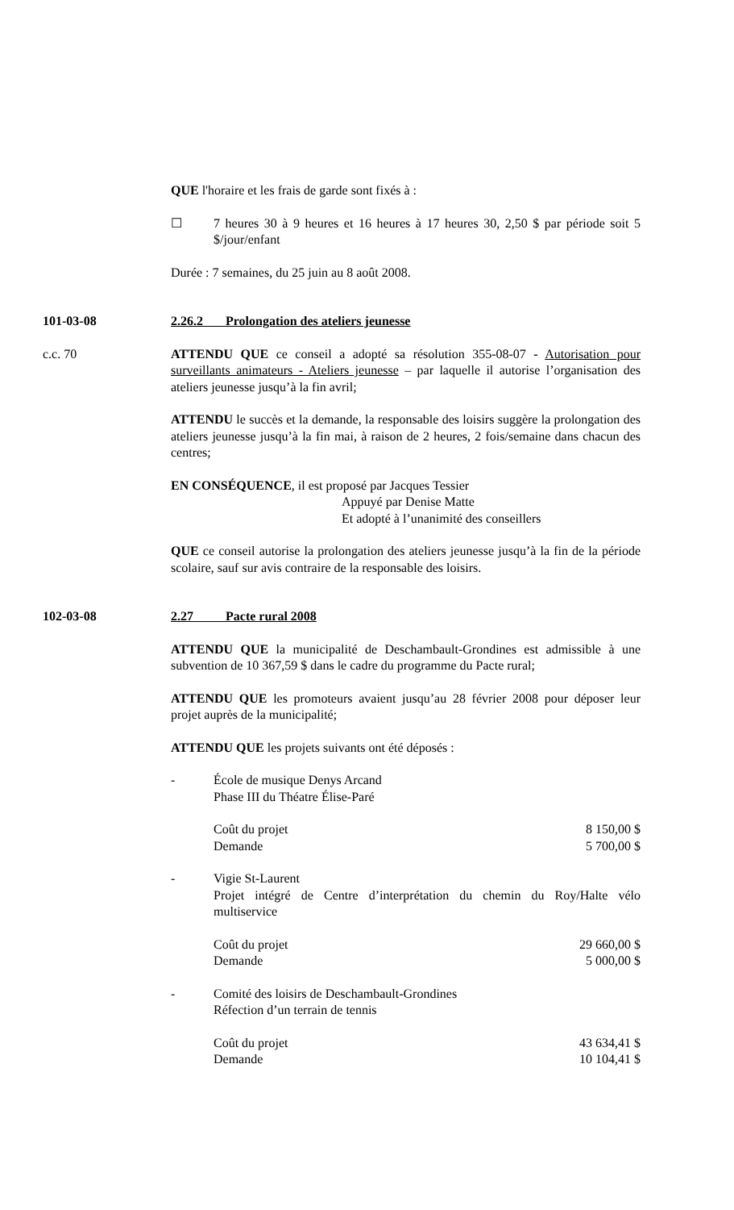QUE l'horaire et les frais de garde sont fixés à :
☐ 7 heures 30 à 9 heures et 16 heures à 17 heures 30, 2,50 $ par période soit 5 $/jour/enfant
Durée : 7 semaines, du 25 juin au 8 août 2008.
101-03-08 2.26.2 Prolongation des ateliers jeunesse
c.c. 70 ATTENDU QUE ce conseil a adopté sa résolution 355-08-07 - Autorisation pour surveillants animateurs - Ateliers jeunesse – par laquelle il autorise l’organisation des ateliers jeunesse jusqu’à la fin avril;
ATTENDU le succès et la demande, la responsable des loisirs suggère la prolongation des ateliers jeunesse jusqu’à la fin mai, à raison de 2 heures, 2 fois/semaine dans chacun des centres;
EN CONSÉQUENCE, il est proposé par Jacques Tessier
Appuyé par Denise Matte
Et adopté à l’unanimité des conseillers
QUE ce conseil autorise la prolongation des ateliers jeunesse jusqu’à la fin de la période scolaire, sauf sur avis contraire de la responsable des loisirs.
102-03-08 2.27 Pacte rural 2008
ATTENDU QUE la municipalité de Deschambault-Grondines est admissible à une subvention de 10 367,59 $ dans le cadre du programme du Pacte rural;
ATTENDU QUE les promoteurs avaient jusqu’au 28 février 2008 pour déposer leur projet auprès de la municipalité;
ATTENDU QUE les projets suivants ont été déposés :
- École de musique Denys Arcand
Phase III du Théatre Élise-Paré
Coût du projet 8 150,00 $
Demande 5 700,00 $
- Vigie St-Laurent
Projet intégré de Centre d’interprétation du chemin du Roy/Halte vélo multiservice
Coût du projet 29 660,00 $
Demande 5 000,00 $
- Comité des loisirs de Deschambault-Grondines
Réfection d’un terrain de tennis
Coût du projet 43 634,41 $
Demande 10 104,41 $